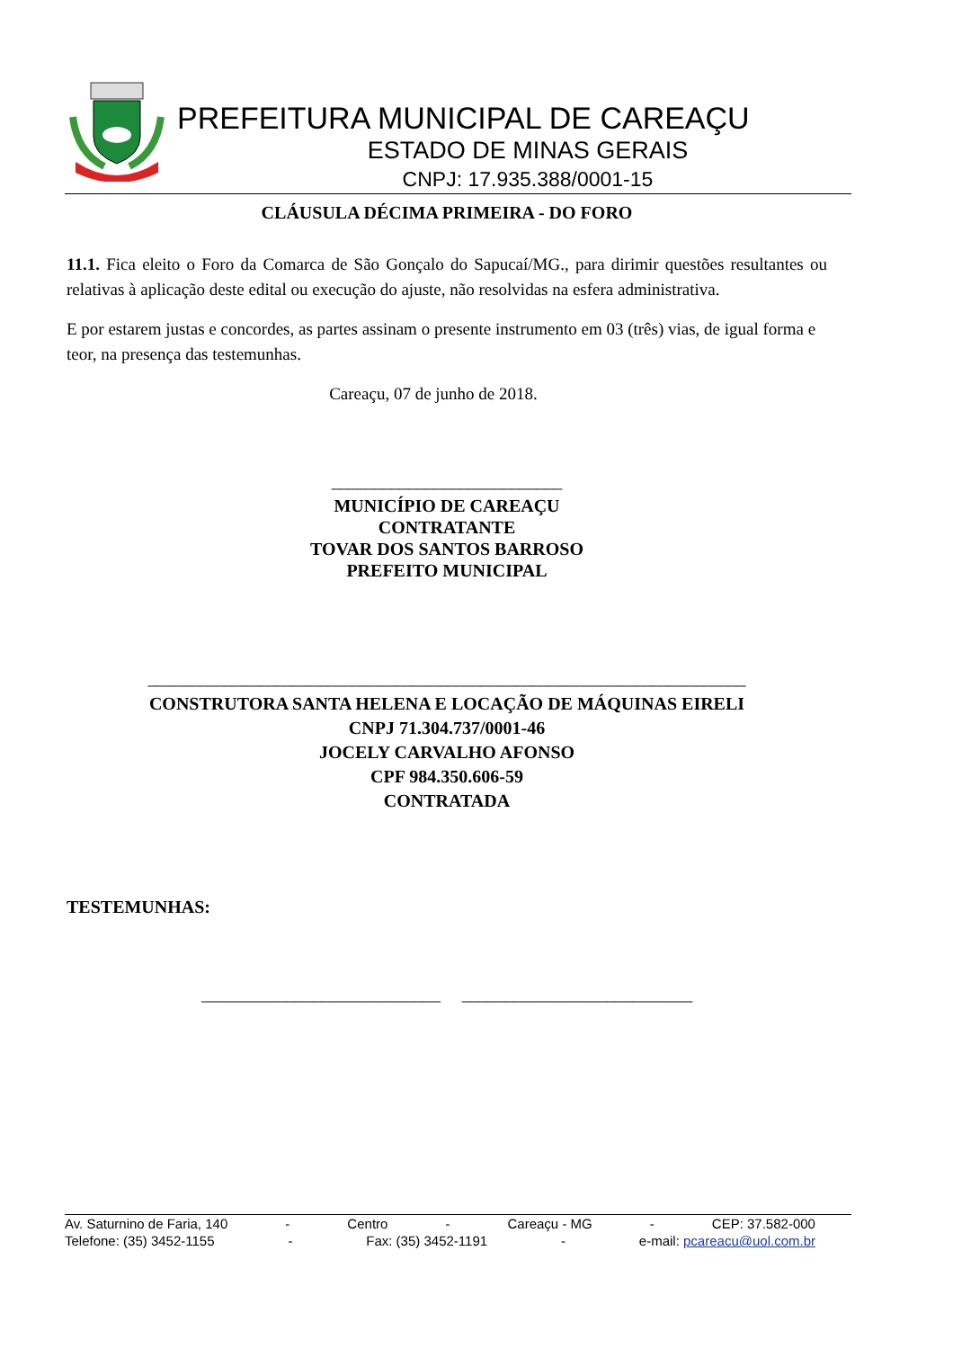PREFEITURA MUNICIPAL DE CAREAÇU
ESTADO DE MINAS GERAIS
CNPJ: 17.935.388/0001-15
CLÁUSULA DÉCIMA PRIMEIRA - DO FORO
11.1. Fica eleito o Foro da Comarca de São Gonçalo do Sapucaí/MG., para dirimir questões resultantes ou relativas à aplicação deste edital ou execução do ajuste, não resolvidas na esfera administrativa.
E por estarem justas e concordes, as partes assinam o presente instrumento em 03 (três) vias, de igual forma e teor, na presença das testemunhas.
Careaçu, 07 de junho de 2018.
___________________________
MUNICÍPIO DE CAREAÇU
CONTRATANTE
TOVAR DOS SANTOS BARROSO
PREFEITO MUNICIPAL
______________________________________________________________________
CONSTRUTORA SANTA HELENA E LOCAÇÃO DE MÁQUINAS EIRELI
CNPJ 71.304.737/0001-46
JOCELY CARVALHO AFONSO
CPF 984.350.606-59
CONTRATADA
TESTEMUNHAS:
____________________________ ___________________________
Av. Saturnino de Faria, 140 - Centro - Careaçu - MG - CEP: 37.582-000
Telefone: (35) 3452-1155 - Fax: (35) 3452-1191 - e-mail: pcareacu@uol.com.br